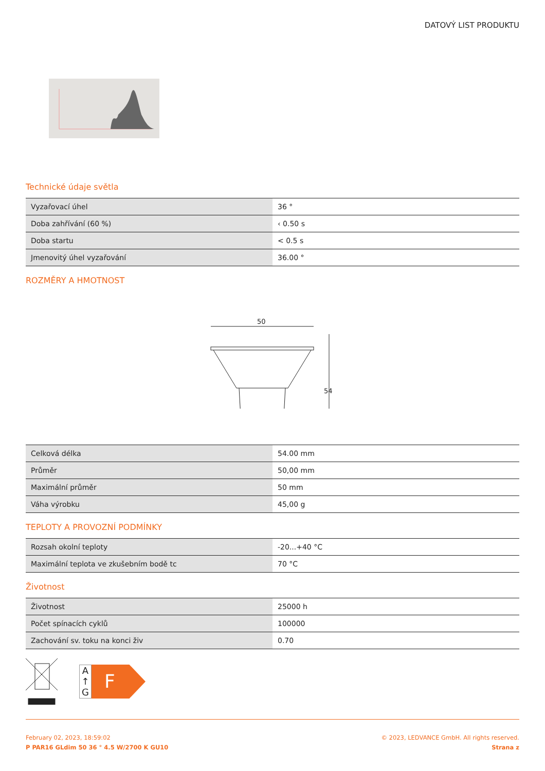DATOVÝ LIST PRODUKTU
Technické údaje světla
| Vyzařovací úhel | 36 ° |
| Doba zahřívání (60 %) | ‹ 0.50 s |
| Doba startu | < 0.5 s |
| Jmenovitý úhel vyzařování | 36.00 ° |
ROZMĚRY A HMOTNOST
50
54
| Celková délka | 54.00 mm |
| Průměr | 50,00 mm |
| Maximální průměr | 50 mm |
| Váha výrobku | 45,00 g |
TEPLOTY A PROVOZNÍ PODMÍNKY
| Rozsah okolní teploty | -20...+40 °C |
| Maximální teplota ve zkušebním bodě tc | 70 °C |
Životnost
| Životnost | 25000 h |
| Počet spínacích cyklů | 100000 |
| Zachování sv. toku na konci živ | 0.70 |
A
↑
G
F
February 02, 2023, 18:59:02
P PAR16 GLdim 50 36 ° 4.5 W/2700 K GU10
© 2023, LEDVANCE GmbH. All rights reserved.
Strana z